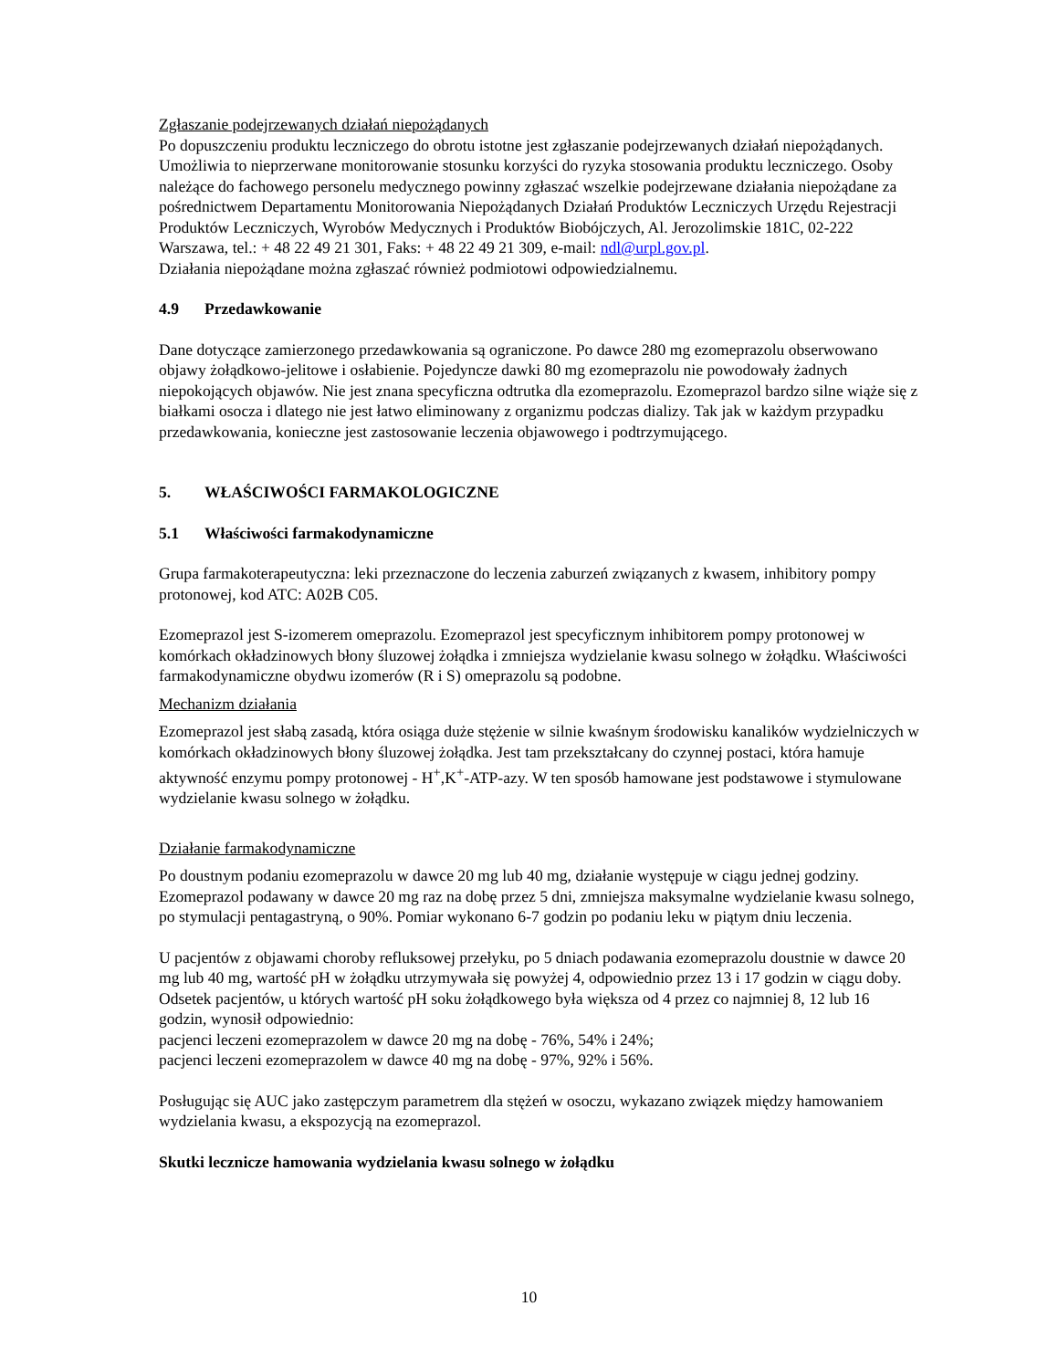Zgłaszanie podejrzewanych działań niepożądanych
Po dopuszczeniu produktu leczniczego do obrotu istotne jest zgłaszanie podejrzewanych działań niepożądanych. Umożliwia to nieprzerwane monitorowanie stosunku korzyści do ryzyka stosowania produktu leczniczego. Osoby należące do fachowego personelu medycznego powinny zgłaszać wszelkie podejrzewane działania niepożądane za pośrednictwem Departamentu Monitorowania Niepożądanych Działań Produktów Leczniczych Urzędu Rejestracji Produktów Leczniczych, Wyrobów Medycznych i Produktów Biobójczych, Al. Jerozolimskie 181C, 02-222 Warszawa, tel.: + 48 22 49 21 301, Faks: + 48 22 49 21 309, e-mail: ndl@urpl.gov.pl.
Działania niepożądane można zgłaszać również podmiotowi odpowiedzialnemu.
4.9 Przedawkowanie
Dane dotyczące zamierzonego przedawkowania są ograniczone. Po dawce 280 mg ezomeprazolu obserwowano objawy żołądkowo-jelitowe i osłabienie. Pojedyncze dawki 80 mg ezomeprazolu nie powodowały żadnych niepokojących objawów. Nie jest znana specyficzna odtrutka dla ezomeprazolu. Ezomeprazol bardzo silne wiąże się z białkami osocza i dlatego nie jest łatwo eliminowany z organizmu podczas dializy. Tak jak w każdym przypadku przedawkowania, konieczne jest zastosowanie leczenia objawowego i podtrzymującego.
5. WŁAŚCIWOŚCI FARMAKOLOGICZNE
5.1 Właściwości farmakodynamiczne
Grupa farmakoterapeutyczna: leki przeznaczone do leczenia zaburzeń związanych z kwasem, inhibitory pompy protonowej, kod ATC: A02B C05.
Ezomeprazol jest S-izomerem omeprazolu. Ezomeprazol jest specyficznym inhibitorem pompy protonowej w komórkach okładzinowych błony śluzowej żołądka i zmniejsza wydzielanie kwasu solnego w żołądku. Właściwości farmakodynamiczne obydwu izomerów (R i S) omeprazolu są podobne.
Mechanizm działania
Ezomeprazol jest słabą zasadą, która osiąga duże stężenie w silnie kwaśnym środowisku kanalików wydzielniczych w komórkach okładzinowych błony śluzowej żołądka. Jest tam przekształcany do czynnej postaci, która hamuje aktywność enzymu pompy protonowej - H<sup>+</sup>,K<sup>+</sup>-ATP-azy. W ten sposób hamowane jest podstawowe i stymulowane wydzielanie kwasu solnego w żołądku.
Działanie farmakodynamiczne
Po doustnym podaniu ezomeprazolu w dawce 20 mg lub 40 mg, działanie występuje w ciągu jednej godziny. Ezomeprazol podawany w dawce 20 mg raz na dobę przez 5 dni, zmniejsza maksymalne wydzielanie kwasu solnego, po stymulacji pentagastryną, o 90%. Pomiar wykonano 6-7 godzin po podaniu leku w piątym dniu leczenia.
U pacjentów z objawami choroby refluksowej przełyku, po 5 dniach podawania ezomeprazolu doustnie w dawce 20 mg lub 40 mg, wartość pH w żołądku utrzymywała się powyżej 4, odpowiednio przez 13 i 17 godzin w ciągu doby. Odsetek pacjentów, u których wartość pH soku żołądkowego była większa od 4 przez co najmniej 8, 12 lub 16 godzin, wynosił odpowiednio:
pacjenci leczeni ezomeprazolem w dawce 20 mg na dobę - 76%, 54% i 24%;
pacjenci leczeni ezomeprazolem w dawce 40 mg na dobę - 97%, 92% i 56%.
Posługując się AUC jako zastępczym parametrem dla stężeń w osoczu, wykazano związek między hamowaniem wydzielania kwasu, a ekspozycją na ezomeprazol.
Skutki lecznicze hamowania wydzielania kwasu solnego w żołądku
10